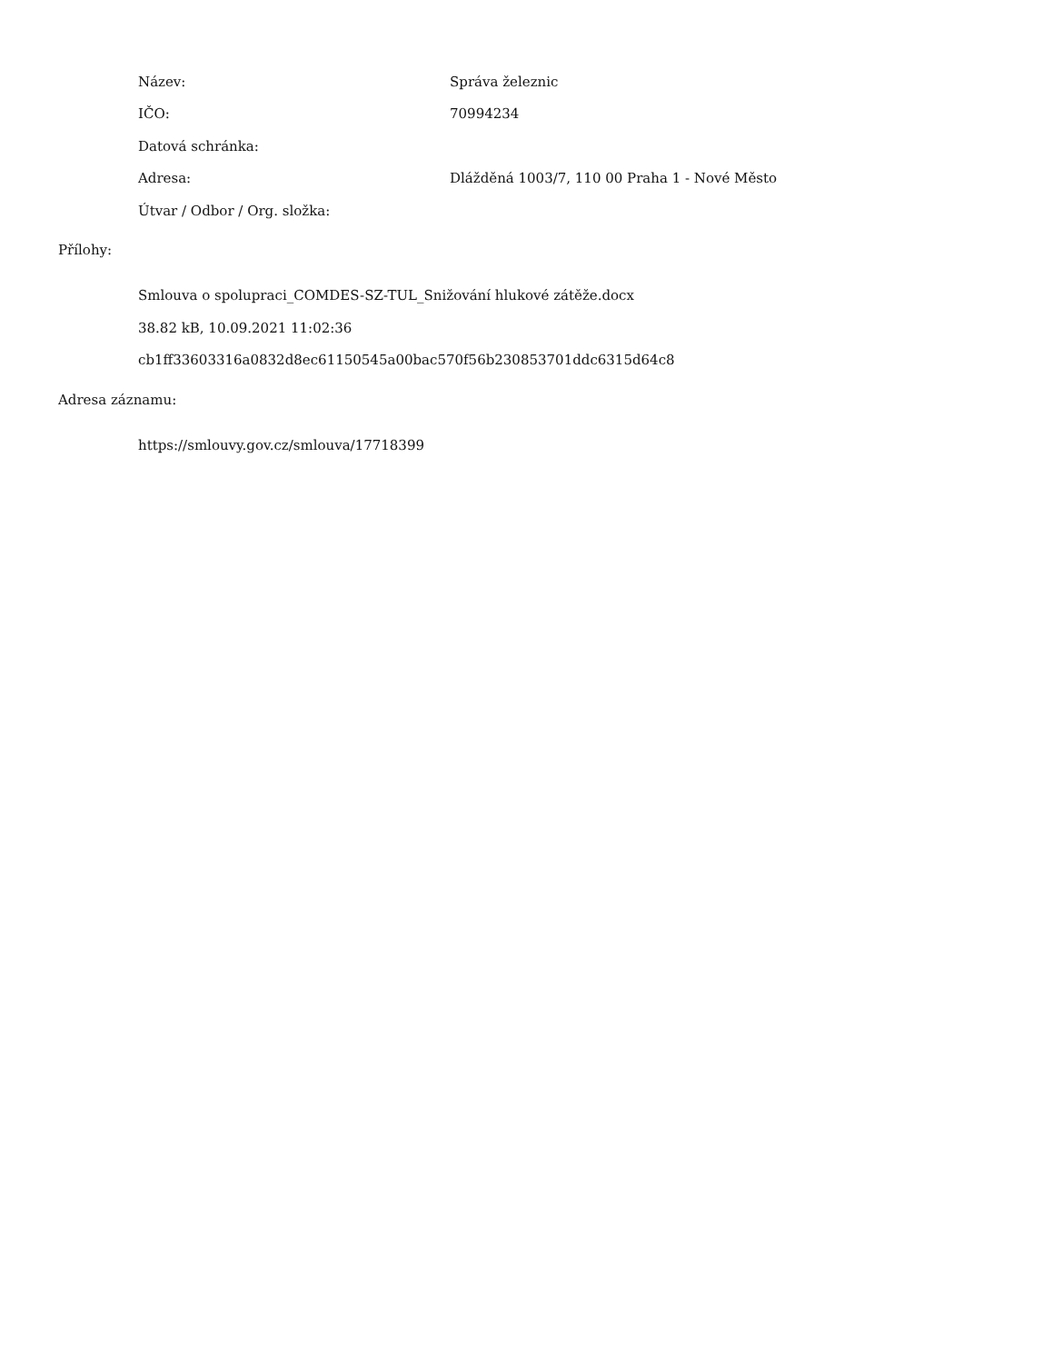Název: Správa železnic
IČO: 70994234
Datová schránka:
Adresa: Dlážděná 1003/7, 110 00 Praha 1 - Nové Město
Útvar / Odbor / Org. složka:
Přílohy:
Smlouva o spolupraci_COMDES-SZ-TUL_Snižování hlukové zátěže.docx
38.82 kB, 10.09.2021 11:02:36
cb1ff33603316a0832d8ec61150545a00bac570f56b230853701ddc6315d64c8
Adresa záznamu:
https://smlouvy.gov.cz/smlouva/17718399